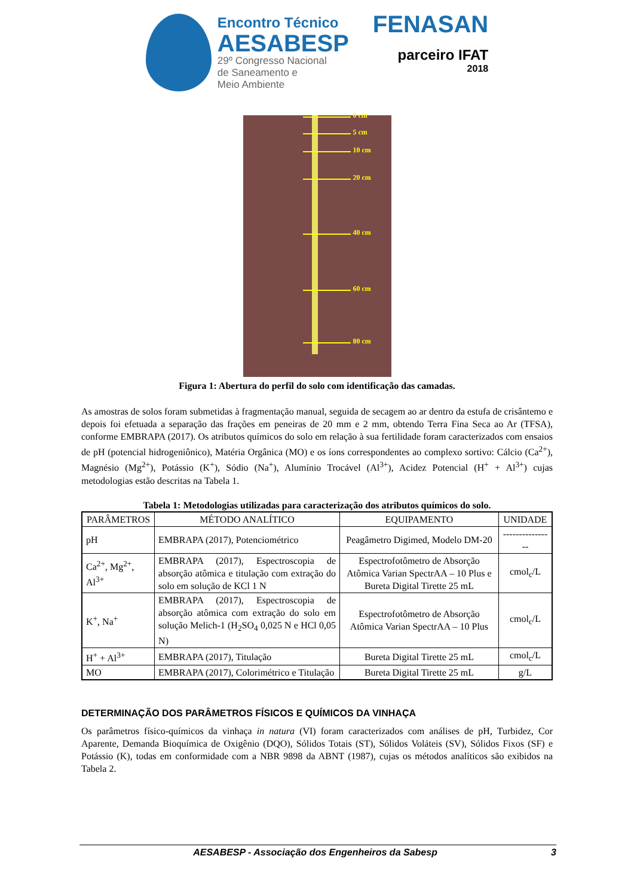Encontro Técnico
AESABESP
29º Congresso Nacional
de Saneamento e
Meio Ambiente
FENASAN
parceiro IFAT
2018
0 cm
5 cm
10 cm
20 cm
40 cm
60 cm
80 cm
Figura 1: Abertura do perfil do solo com identificação das camadas.
As amostras de solos foram submetidas à fragmentação manual, seguida de secagem ao ar dentro da estufa de crisântemo e depois foi efetuada a separação das frações em peneiras de 20 mm e 2 mm, obtendo Terra Fina Seca ao Ar (TFSA), conforme EMBRAPA (2017). Os atributos químicos do solo em relação à sua fertilidade foram caracterizados com ensaios de pH (potencial hidrogeniônico), Matéria Orgânica (MO) e os íons correspondentes ao complexo sortivo: Cálcio (Ca<sup>2+</sup>), Magnésio (Mg<sup>2+</sup>), Potássio (K<sup>+</sup>), Sódio (Na<sup>+</sup>), Alumínio Trocável (Al<sup>3+</sup>), Acidez Potencial (H<sup>+</sup> + Al<sup>3+</sup>) cujas metodologias estão descritas na Tabela 1.
Tabela 1: Metodologias utilizadas para caracterização dos atributos químicos do solo.
| PARÂMETROS | MÉTODO ANALÍTICO | EQUIPAMENTO | UNIDADE |
| --- | --- | --- | --- |
| pH | EMBRAPA (2017), Potenciométrico | Peagâmetro Digimed, Modelo DM-20 | ---------------- |
| Ca<sup>2+</sup>, Mg<sup>2+</sup>, Al<sup>3+</sup> | EMBRAPA (2017), Espectroscopia de absorção atômica e titulação com extração do solo em solução de KCl 1 N | Espectrofotômetro de Absorção Atômica Varian SpectrAA – 10 Plus e Bureta Digital Tirette 25 mL | cmol<sub>c</sub>/L |
| K<sup>+</sup>, Na<sup>+</sup> | EMBRAPA (2017), Espectroscopia de absorção atômica com extração do solo em solução Melich-1 (H<sub>2</sub>SO<sub>4</sub> 0,025 N e HCl 0,05 N) | Espectrofotômetro de Absorção Atômica Varian SpectrAA – 10 Plus | cmol<sub>c</sub>/L |
| H<sup>+</sup> + Al<sup>3+</sup> | EMBRAPA (2017), Titulação | Bureta Digital Tirette 25 mL | cmol<sub>c</sub>/L |
| MO | EMBRAPA (2017), Colorimétrico e Titulação | Bureta Digital Tirette 25 mL | g/L |
DETERMINAÇÃO DOS PARÂMETROS FÍSICOS E QUÍMICOS DA VINHAÇA
Os parâmetros físico-químicos da vinhaça in natura (VI) foram caracterizados com análises de pH, Turbidez, Cor Aparente, Demanda Bioquímica de Oxigênio (DQO), Sólidos Totais (ST), Sólidos Voláteis (SV), Sólidos Fixos (SF) e Potássio (K), todas em conformidade com a NBR 9898 da ABNT (1987), cujas os métodos analíticos são exibidos na Tabela 2.
AESABESP - Associação dos Engenheiros da Sabesp 3